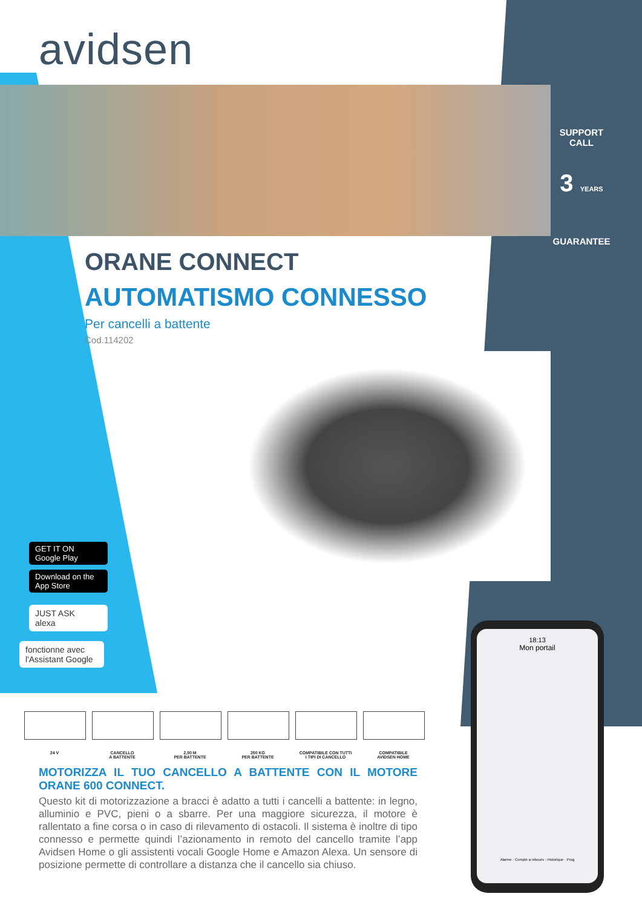avidsen
SUPPORT
CALL
3 YEARS
GUARANTEE
ORANE CONNECT
AUTOMATISMO CONNESSO
Per cancelli a battente
Cod.114202
GET IT ON
Google Play
Download on the
App Store
JUST ASK
alexa
fonctionne avec
l'Assistant Google
24 V CANCELLO
A BATTENTE
2,50 M
PER BATTENTE
250 KG
PER BATTENTE
COMPATIBILE CON TUTTI
I TIPI DI CANCELLO
COMPATIBILE
AVIDSEN HOME
MOTORIZZA IL TUO CANCELLO A BATTENTE CON IL MOTORE ORANE 600 CONNECT.
Questo kit di motorizzazione a bracci è adatto a tutti i cancelli a battente: in legno, alluminio e PVC, pieni o a sbarre. Per una maggiore sicurezza, il motore è rallentato a fine corsa o in caso di rilevamento di ostacoli. Il sistema è inoltre di tipo connesso e permette quindi l’azionamento in remoto del cancello tramite l’app Avidsen Home o gli assistenti vocali Google Home e Amazon Alexa. Un sensore di posizione permette di controllare a distanza che il cancello sia chiuso.
18:13
Mon portail
Alarme · Compte a rebours · Historique · Prog